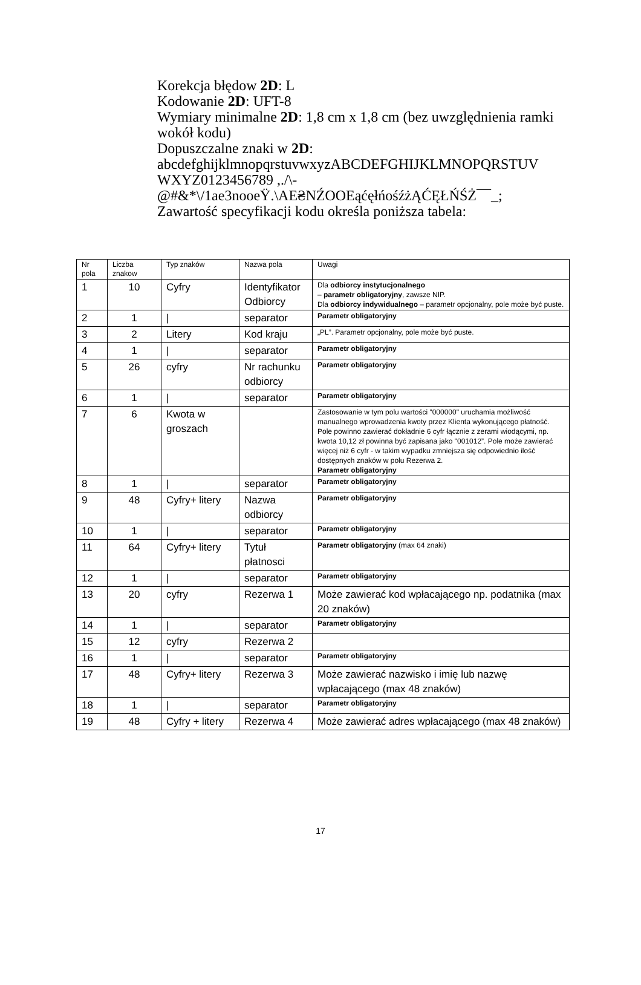Korekcja błędow 2D: L
Kodowanie 2D: UFT-8
Wymiary minimalne 2D: 1,8 cm x 1,8 cm (bez uwzględnienia ramki wokół kodu)
Dopuszczalne znaki w 2D:
abcdefghijklmnopqrstuvwxyzABCDEFGHIJKLMNOPQRSTUV WXYZ0123456789 ,./\-
@#&*\/1ae3nooeŸ.\AE₴NŹOOEąćęłńośźżĄĆĘŁŃŚŻ¯¯_;
Zawartość specyfikacji kodu określa poniższa tabela:
| Nr pola | Liczba znakow | Typ znaków | Nazwa pola | Uwagi |
| 1 | 10 | Cyfry | Identyfikator Odbiorcy | Dla odbiorcy instytucjonalnego – parametr obligatoryjny , zawsze NIP. Dla odbiorcy indywidualnego – parametr opcjonalny, pole może być puste. |
| 2 | 1 | / | separator | Parametr obligatoryjny |
| 3 | 2 | Litery | Kod kraju | „PL”. Parametr opcjonalny, pole może być puste. |
| 4 | 1 | / | separator | Parametr obligatoryjny |
| 5 | 26 | cyfry | Nr rachunku odbiorcy | Parametr obligatoryjny |
| 6 | 1 | / | separator | Parametr obligatoryjny |
| 7 | 6 | Kwota w groszach | | Zastosowanie w tym polu wartości "000000" uruchamia możliwość manualnego wprowadzenia kwoty przez Klienta wykonującego płatność. Pole powinno zawierać dokładnie 6 cyfr łącznie z zerami wiodącymi, np. kwota 10,12 zł powinna być zapisana jako "001012”. Pole może zawierać więcej niż 6 cyfr - w takim wypadku zmniejsza się odpowiednio ilość dostępnych znaków w polu Rezerwa 2. Parametr obligatoryjny |
| 8 | 1 | / | separator | Parametr obligatoryjny |
| 9 | 48 | Cyfry+ litery | Nazwa odbiorcy | Parametr obligatoryjny |
| 10 | 1 | / | separator | Parametr obligatoryjny |
| 11 | 64 | Cyfry+ litery | Tytuł płatnosci | Parametr obligatoryjny (max 64 znaki) |
| 12 | 1 | / | separator | Parametr obligatoryjny |
| 13 | 20 | cyfry | Rezerwa 1 | Może zawierać kod wpłacającego np. podatnika (max 20 znaków) |
| 14 | 1 | / | separator | Parametr obligatoryjny |
| 15 | 12 | cyfry | Rezerwa 2 | |
| 16 | 1 | / | separator | Parametr obligatoryjny |
| 17 | 48 | Cyfry+ litery | Rezerwa 3 | Może zawierać nazwisko i imię lub nazwę wpłacającego (max 48 znaków) |
| 18 | 1 | / | separator | Parametr obligatoryjny |
| 19 | 48 | Cyfry + litery | Rezerwa 4 | Może zawierać adres wpłacającego (max 48 znaków) |
17